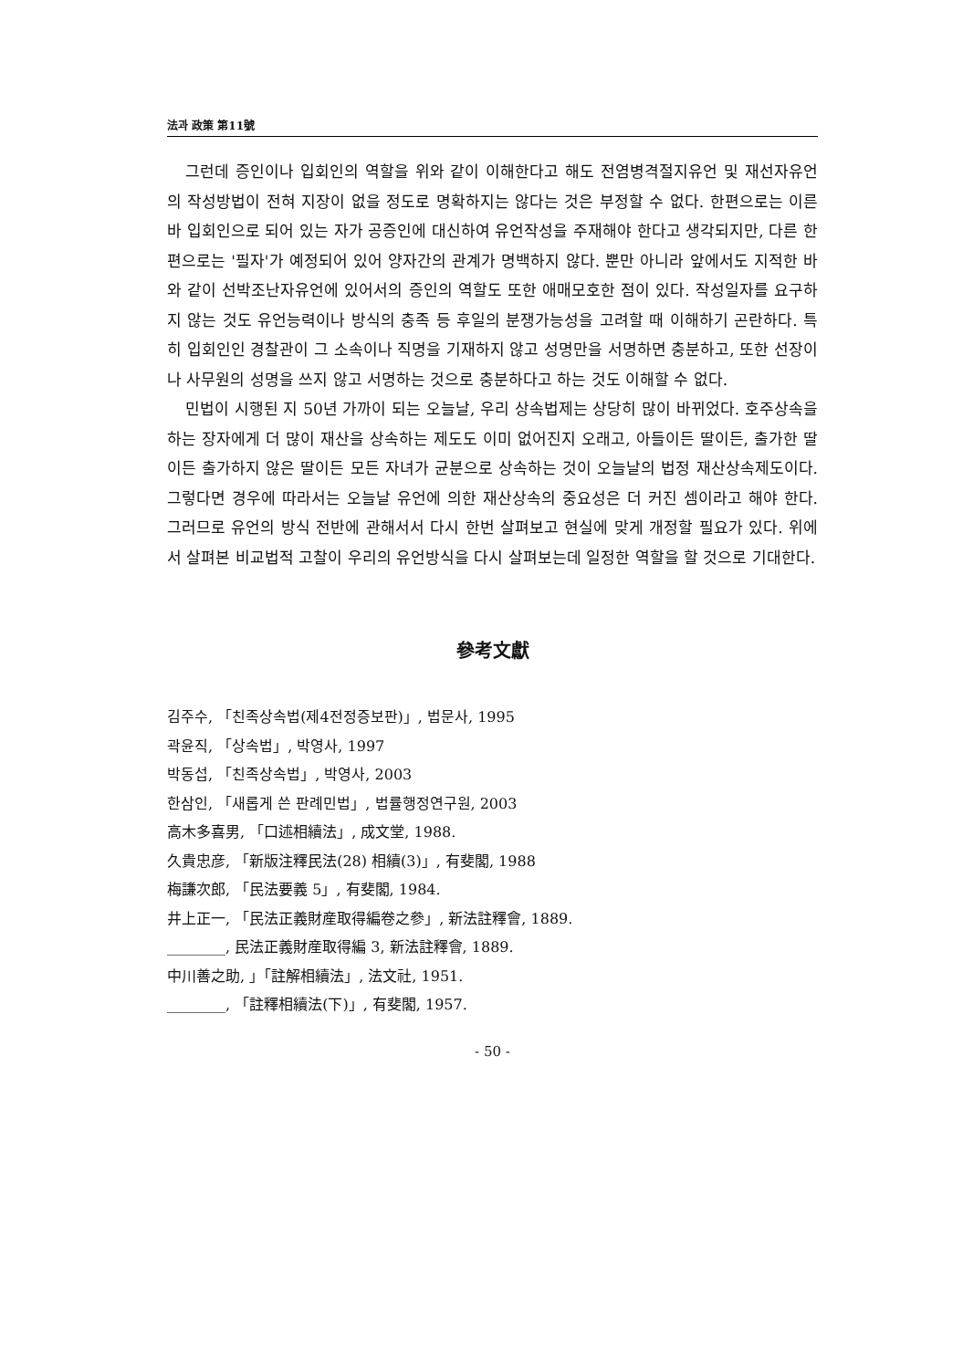法과 政策 第11號
그런데 증인이나 입회인의 역할을 위와 같이 이해한다고 해도 전염병격절지유언 및 재선자유언의 작성방법이 전혀 지장이 없을 정도로 명확하지는 않다는 것은 부정할 수 없다. 한편으로는 이른바 입회인으로 되어 있는 자가 공증인에 대신하여 유언작성을 주재해야 한다고 생각되지만, 다른 한편으로는 '필자'가 예정되어 있어 양자간의 관계가 명백하지 않다. 뿐만 아니라 앞에서도 지적한 바와 같이 선박조난자유언에 있어서의 증인의 역할도 또한 애매모호한 점이 있다. 작성일자를 요구하지 않는 것도 유언능력이나 방식의 충족 등 후일의 분쟁가능성을 고려할 때 이해하기 곤란하다. 특히 입회인인 경찰관이 그 소속이나 직명을 기재하지 않고 성명만을 서명하면 충분하고, 또한 선장이나 사무원의 성명을 쓰지 않고 서명하는 것으로 충분하다고 하는 것도 이해할 수 없다.
민법이 시행된 지 50년 가까이 되는 오늘날, 우리 상속법제는 상당히 많이 바뀌었다. 호주상속을 하는 장자에게 더 많이 재산을 상속하는 제도도 이미 없어진지 오래고, 아들이든 딸이든, 출가한 딸이든 출가하지 않은 딸이든 모든 자녀가 균분으로 상속하는 것이 오늘날의 법정 재산상속제도이다. 그렇다면 경우에 따라서는 오늘날 유언에 의한 재산상속의 중요성은 더 커진 셈이라고 해야 한다. 그러므로 유언의 방식 전반에 관해서서 다시 한번 살펴보고 현실에 맞게 개정할 필요가 있다. 위에서 살펴본 비교법적 고찰이 우리의 유언방식을 다시 살펴보는데 일정한 역할을 할 것으로 기대한다.
參考文獻
김주수, 「친족상속법(제4전정증보판)」, 법문사, 1995
곽윤직, 「상속법」, 박영사, 1997
박동섭, 「친족상속법」, 박영사, 2003
한삼인, 「새롭게 쓴 판례민법」, 법률행정연구원, 2003
高木多喜男, 「口述相續法」, 成文堂, 1988.
久貴忠彦, 「新版注釋民法(28) 相續(3)」, 有斐閣, 1988
梅謙次郎, 「民法要義 5」, 有斐閣, 1984.
井上正一, 「民法正義財産取得編卷之參」, 新法註釋會, 1889.
________, 民法正義財産取得編 3, 新法註釋會, 1889.
中川善之助, 」「註解相續法」, 法文社, 1951.
________, 「註釋相續法(下)」, 有斐閣, 1957.
- 50 -